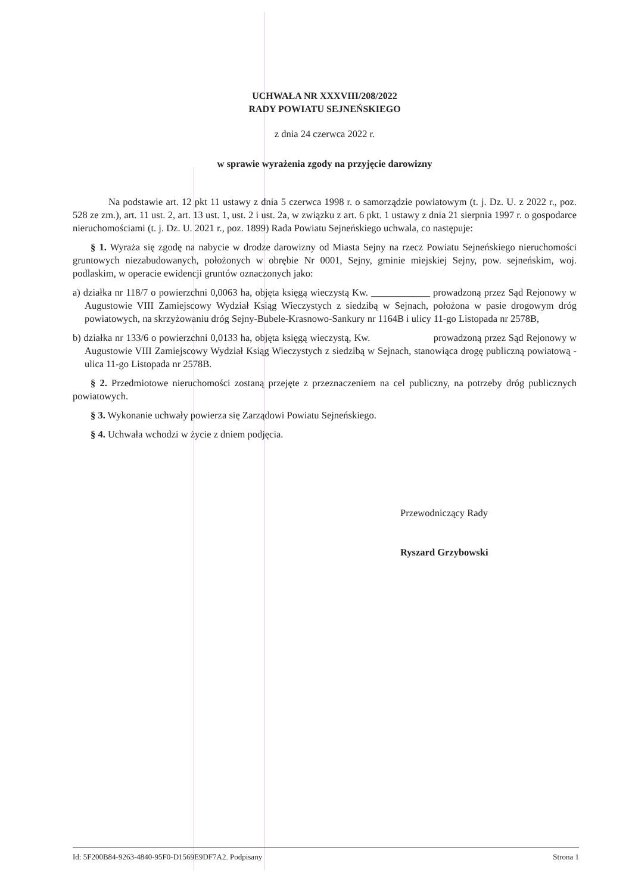UCHWAŁA NR XXXVIII/208/2022
RADY POWIATU SEJNEŃSKIEGO
z dnia 24 czerwca 2022 r.
w sprawie wyrażenia zgody na przyjęcie darowizny
Na podstawie art. 12 pkt 11 ustawy z dnia 5 czerwca 1998 r. o samorządzie powiatowym (t. j. Dz. U. z 2022 r., poz. 528 ze zm.), art. 11 ust. 2, art. 13 ust. 1, ust. 2 i ust. 2a, w związku z art. 6 pkt. 1 ustawy z dnia 21 sierpnia 1997 r. o gospodarce nieruchomościami (t. j. Dz. U. 2021 r., poz. 1899) Rada Powiatu Sejneńskiego uchwala, co następuje:
§ 1. Wyraża się zgodę na nabycie w drodze darowizny od Miasta Sejny na rzecz Powiatu Sejneńskiego nieruchomości gruntowych niezabudowanych, położonych w obrębie Nr 0001, Sejny, gminie miejskiej Sejny, pow. sejneńskim, woj. podlaskim, w operacie ewidencji gruntów oznaczonych jako:
a) działka nr 118/7 o powierzchni 0,0063 ha, objęta księgą wieczystą Kw. ____________ prowadzoną przez Sąd Rejonowy w Augustowie VIII Zamiejscowy Wydział Ksiąg Wieczystych z siedzibą w Sejnach, położona w pasie drogowym dróg powiatowych, na skrzyżowaniu dróg Sejny-Bubele-Krasnowo-Sankury nr 1164B i ulicy 11-go Listopada nr 2578B,
b) działka nr 133/6 o powierzchni 0,0133 ha, objęta księgą wieczystą, Kw. prowadzoną przez Sąd Rejonowy w Augustowie VIII Zamiejscowy Wydział Ksiąg Wieczystych z siedzibą w Sejnach, stanowiąca drogę publiczną powiatową - ulica 11-go Listopada nr 2578B.
§ 2. Przedmiotowe nieruchomości zostaną przejęte z przeznaczeniem na cel publiczny, na potrzeby dróg publicznych powiatowych.
§ 3. Wykonanie uchwały powierza się Zarządowi Powiatu Sejneńskiego.
§ 4. Uchwała wchodzi w życie z dniem podjęcia.
Przewodniczący Rady
Ryszard Grzybowski
Id: 5F200B84-9263-4840-95F0-D1569E9DF7A2. Podpisany Strona 1